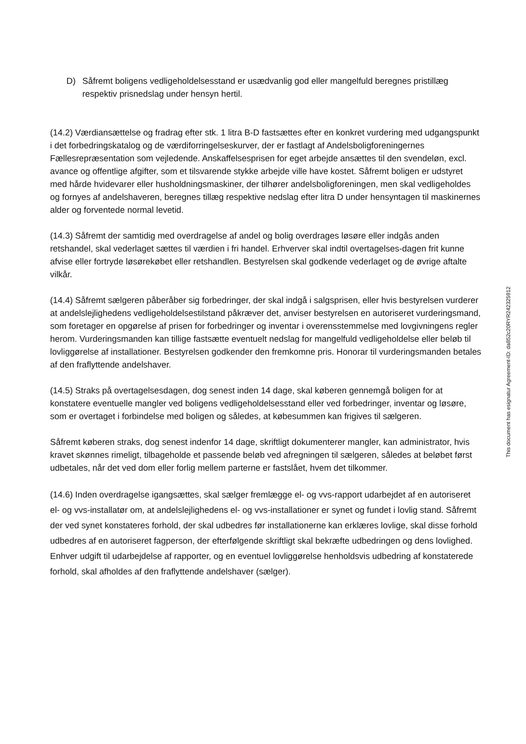D) Såfremt boligens vedligeholdelsesstand er usædvanlig god eller mangelfuld beregnes pristillæg respektiv prisnedslag under hensyn hertil.
(14.2) Værdiansættelse og fradrag efter stk. 1 litra B-D fastsættes efter en konkret vurdering med udgangspunkt i det forbedringskatalog og de værdiforringelseskurver, der er fastlagt af Andelsboligforeningernes Fællesrepræsentation som vejledende. Anskaffelsesprisen for eget arbejde ansættes til den svendeløn, excl. avance og offentlige afgifter, som et tilsvarende stykke arbejde ville have kostet. Såfremt boligen er udstyret med hårde hvidevarer eller husholdningsmaskiner, der tilhører andelsboligforeningen, men skal vedligeholdes og fornyes af andelshaveren, beregnes tillæg respektive nedslag efter litra D under hensyntagen til maskinernes alder og forventede normal levetid.
(14.3) Såfremt der samtidig med overdragelse af andel og bolig overdrages løsøre eller indgås anden retshandel, skal vederlaget sættes til værdien i fri handel. Erhverver skal indtil overtagelses-dagen frit kunne afvise eller fortryde løsørekøbet eller retshandlen. Bestyrelsen skal godkende vederlaget og de øvrige aftalte vilkår.
(14.4) Såfremt sælgeren påberåber sig forbedringer, der skal indgå i salgsprisen, eller hvis bestyrelsen vurderer at andelslejlighedens vedligeholdelsestilstand påkræver det, anviser bestyrelsen en autoriseret vurderingsmand, som foretager en opgørelse af prisen for forbedringer og inventar i overensstemmelse med lovgivningens regler herom. Vurderingsmanden kan tillige fastsætte eventuelt nedslag for mangelfuld vedligeholdelse eller beløb til lovliggørelse af installationer. Bestyrelsen godkender den fremkomne pris. Honorar til vurderingsmanden betales af den fraflyttende andelshaver.
(14.5) Straks på overtagelsesdagen, dog senest inden 14 dage, skal køberen gennemgå boligen for at konstatere eventuelle mangler ved boligens vedligeholdelsesstand eller ved forbedringer, inventar og løsøre, som er overtaget i forbindelse med boligen og således, at købesummen kan frigives til sælgeren.
Såfremt køberen straks, dog senest indenfor 14 dage, skriftligt dokumenterer mangler, kan administrator, hvis kravet skønnes rimeligt, tilbageholde et passende beløb ved afregningen til sælgeren, således at beløbet først udbetales, når det ved dom eller forlig mellem parterne er fastslået, hvem det tilkommer.
(14.6) Inden overdragelse igangsættes, skal sælger fremlægge el- og vvs-rapport udarbejdet af en autoriseret el- og vvs-installatør om, at andelslejlighedens el- og vvs-installationer er synet og fundet i lovlig stand. Såfremt der ved synet konstateres forhold, der skal udbedres før installationerne kan erklæres lovlige, skal disse forhold udbedres af en autoriseret fagperson, der efterfølgende skriftligt skal bekræfte udbedringen og dens lovlighed. Enhver udgift til udarbejdelse af rapporter, og en eventuel lovliggørelse henholdsvis udbedring af konstaterede forhold, skal afholdes af den fraflyttende andelshaver (sælger).
This document has esignatur Agreement-ID: da852c20RYR242325912